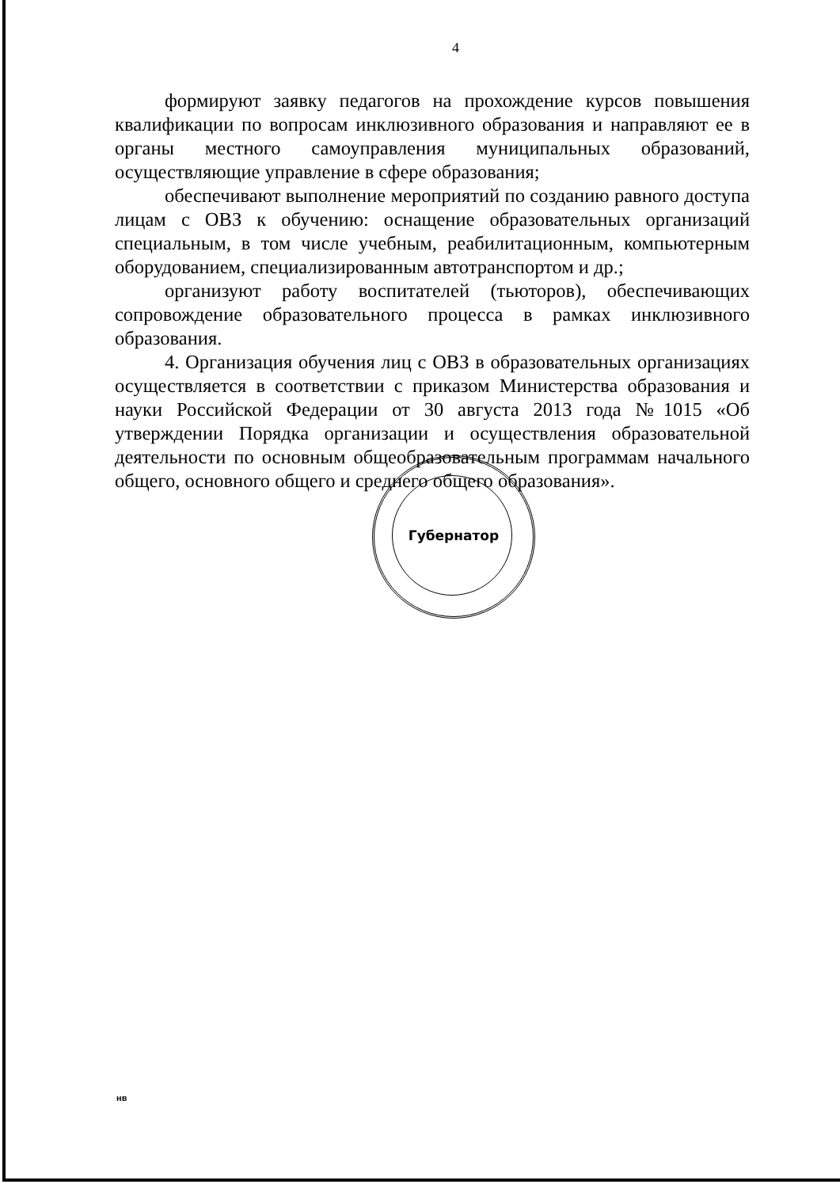4
формируют заявку педагогов на прохождение курсов повышения квалификации по вопросам инклюзивного образования и направляют ее в органы местного самоуправления муниципальных образований, осуществляющие управление в сфере образования;
обеспечивают выполнение мероприятий по созданию равного доступа лицам с ОВЗ к обучению: оснащение образовательных организаций специальным, в том числе учебным, реабилитационным, компьютерным оборудованием, специализированным автотранспортом и др.;
организуют работу воспитателей (тьюторов), обеспечивающих сопровождение образовательного процесса в рамках инклюзивного образования.
4. Организация обучения лиц с ОВЗ в образовательных организациях осуществляется в соответствии с приказом Министерства образования и науки Российской Федерации от 30 августа 2013 года №1015 «Об утверждении Порядка организации и осуществления образовательной деятельности по основным общеобразовательным программам начального общего, основного общего и среднего общего образования».
Губернатор
нв